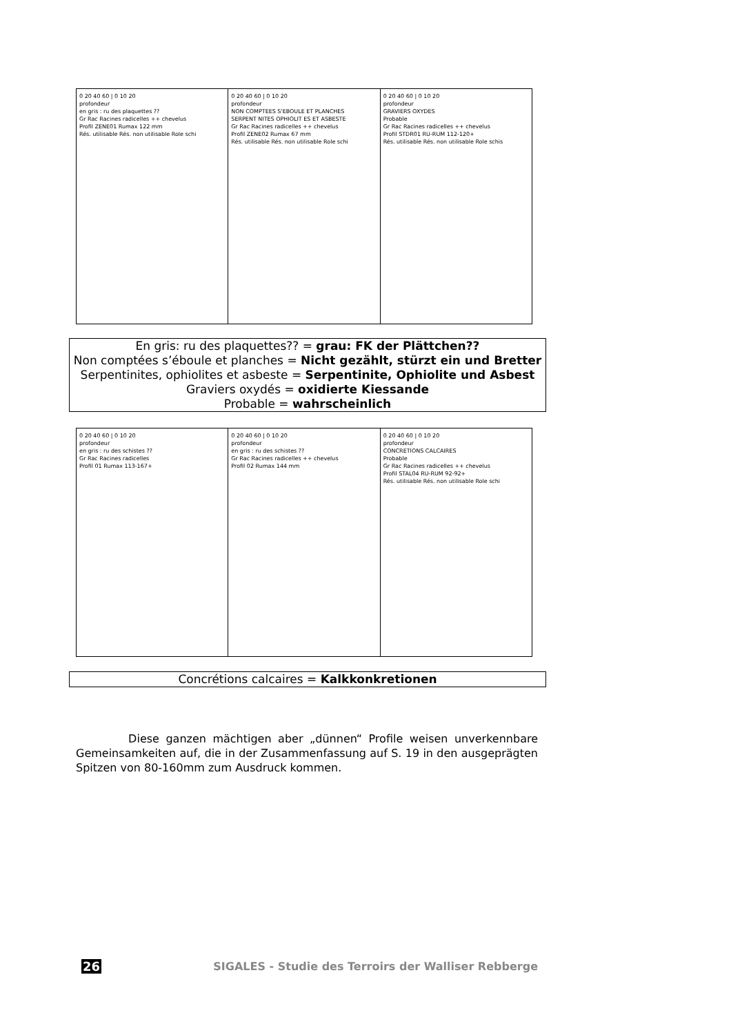0 20 40 60 | 0 10 20
profondeur
en gris : ru des plaquettes ??
Gr Rac Racines radicelles ++ chevelus
Profil ZENE01 Rumax 122 mm
Rés. utilisable Rés. non utilisable Role schi
0 20 40 60 | 0 10 20
profondeur
NON COMPTEES S'EBOULE ET PLANCHES
SERPENT NITES OPHIOLIT ES ET ASBESTE
Gr Rac Racines radicelles ++ chevelus
Profil ZENE02 Rumax 67 mm
Rés. utilisable Rés. non utilisable Role schi
0 20 40 60 | 0 10 20
profondeur
GRAVIERS OXYDES
Probable
Gr Rac Racines radicelles ++ chevelus
Profil STDR01 RU-RUM 112-120+
Rés. utilisable Rés. non utilisable Role schis
En gris: ru des plaquettes?? = grau: FK der Plättchen??
Non comptées s’éboule et planches = Nicht gezählt, stürzt ein und Bretter
Serpentinites, ophiolites et asbeste = Serpentinite, Ophiolite und Asbest
Graviers oxydés = oxidierte Kiessande
Probable = wahrscheinlich
0 20 40 60 | 0 10 20
profondeur
en gris : ru des schistes ??
Gr Rac Racines radicelles
Profil 01 Rumax 113-167+
0 20 40 60 | 0 10 20
profondeur
en gris : ru des schistes ??
Gr Rac Racines radicelles ++ chevelus
Profil 02 Rumax 144 mm
0 20 40 60 | 0 10 20
profondeur
CONCRETIONS CALCAIRES
Probable
Gr Rac Racines radicelles ++ chevelus
Profil STAL04 RU-RUM 92-92+
Rés. utilisable Rés. non utilisable Role schi
Concrétions calcaires = Kalkkonkretionen
Diese ganzen mächtigen aber „dünnen“ Profile weisen unverkennbare Gemeinsamkeiten auf, die in der Zusammenfassung auf S. 19 in den ausgeprägten Spitzen von 80-160mm zum Ausdruck kommen.
26 SIGALES - Studie des Terroirs der Walliser Rebberge